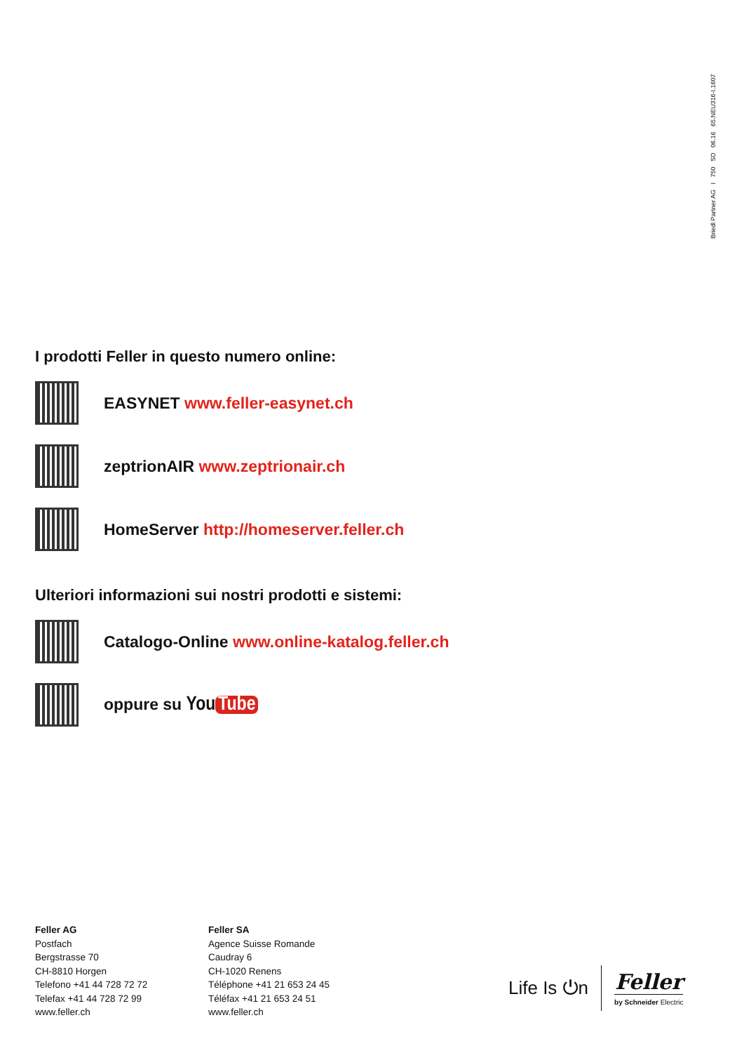Briedl Partner AG I 750 SD 06.16 65.NEU316-I.1607
I prodotti Feller in questo numero online:
EASYNET www.feller-easynet.ch
zeptrionAIR www.zeptrionair.ch
HomeServer http://homeserver.feller.ch
Ulteriori informazioni sui nostri prodotti e sistemi:
Catalogo-Online www.online-katalog.feller.ch
oppure su You Tube
Feller AG
Postfach
Bergstrasse 70
CH-8810 Horgen
Telefono +41 44 728 72 72
Telefax +41 44 728 72 99
www.feller.ch
Feller SA
Agence Suisse Romande
Caudray 6
CH-1020 Renens
Téléphone +41 21 653 24 45
Téléfax +41 21 653 24 51
www.feller.ch
Life Is ⏻n
Feller
by Schneider Electric